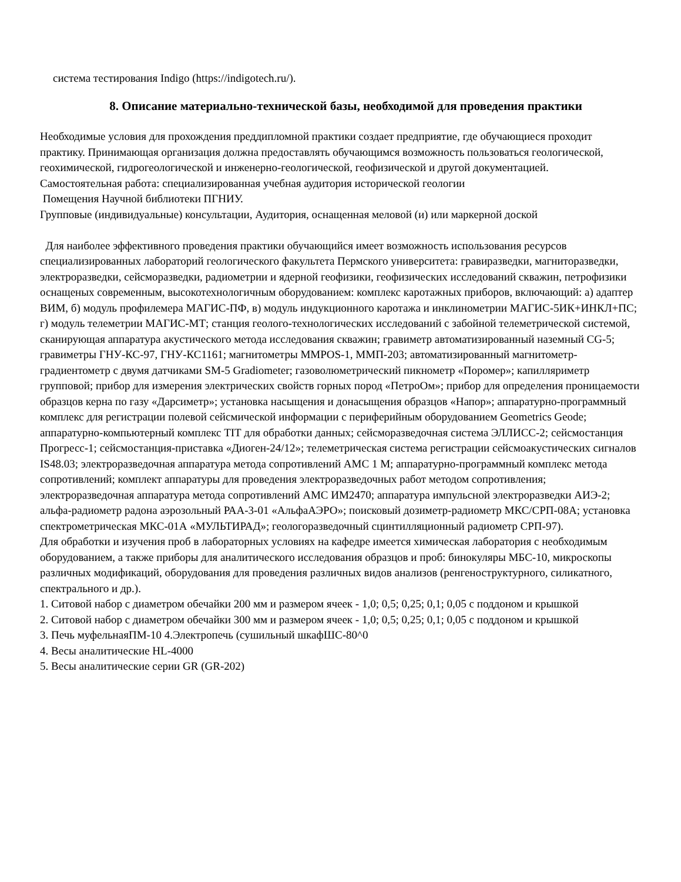система тестирования Indigo (https://indigotech.ru/).
8. Описание материально-технической базы, необходимой для проведения практики
Необходимые условия для прохождения преддипломной практики создает предприятие, где обучающиеся проходит практику. Принимающая организация должна предоставлять обучающимся возможность пользоваться геологической, геохимической, гидрогеологической и инженерно-геологической, геофизической и другой документацией.
Самостоятельная работа: специализированная учебная аудитория исторической геологии
Помещения Научной библиотеки ПГНИУ.
Групповые (индивидуальные) консультации, Аудитория, оснащенная меловой (и) или маркерной доской
Для наиболее эффективного проведения практики обучающийся имеет возможность использования ресурсов специализированных лабораторий геологического факультета Пермского университета: гравиразведки, магниторазведки, электроразведки, сейсморазведки, радиометрии и ядерной геофизики, геофизических исследований скважин, петрофизики оснащеных современным, высокотехнологичным оборудованием: комплекс каротажных приборов, включающий: а) адаптер ВИМ, б) модуль профилемера МАГИС-ПФ, в) модуль индукционного каротажа и инклинометрии МАГИС-5ИК+ИНКЛ+ПС; г) модуль телеметрии МАГИС-МТ; станция геолого-технологических исследований с забойной телеметрической системой, сканирующая аппаратура акустического метода исследования скважин; гравиметр автоматизированный наземный CG-5; гравиметры ГНУ-КС-97, ГНУ-КС1161; магнитометры MMPOS-1, ММП-203; автоматизированный магнитометр-градиентометр с двумя датчиками SM-5 Gradiometer; газоволюметрический пикнометр «Поромер»; капилляриметр групповой; прибор для измерения электрических свойств горных пород «ПетроОм»; прибор для определения проницаемости образцов керна по газу «Дарсиметр»; установка насыщения и донасыщения образцов «Напор»; аппаратурно-программный комплекс для регистрации полевой сейсмической информации с периферийным оборудованием Geometrics Geode; аппаратурно-компьютерный комплекс TIT для обработки данных; сейсморазведочная система ЭЛЛИСС-2; сейсмостанция Прогресс-1; сейсмостанция-приставка «Диоген-24/12»; телеметрическая система регистрации сейсмоакустических сигналов IS48.03; электроразведочная аппаратура метода сопротивлений АМС 1 М; аппаратурно-программный комплекс метода сопротивлений; комплект аппаратуры для проведения электроразведочных работ методом сопротивления; электроразведочная аппаратура метода сопротивлений АМС ИМ2470; аппаратура импульсной электроразведки АИЭ-2; альфа-радиометр радона аэрозольный РАА-3-01 «АльфаАЭРО»; поисковый дозиметр-радиометр МКС/СРП-08А; установка спектрометрическая МКС-01А «МУЛЬТИРАД»; геологоразведочный сцинтилляционный радиометр СРП-97).
Для обработки и изучения проб в лабораторных условиях на кафедре имеется химическая лаборатория с необходимым оборудованием, а также приборы для аналитического исследования образцов и проб: бинокуляры МБС-10, микроскопы различных модификаций, оборудования для проведения различных видов анализов (ренгеноструктурного, силикатного, спектрального и др.).
1. Ситовой набор с диаметром обечайки 200 мм и размером ячеек - 1,0; 0,5; 0,25; 0,1; 0,05 с поддоном и крышкой
2. Ситовой набор с диаметром обечайки 300 мм и размером ячеек - 1,0; 0,5; 0,25; 0,1; 0,05 с поддоном и крышкой
3. Печь муфельнаяПМ-10 4.Электропечь (сушильный шкафШС-80^0
4. Весы аналитические HL-4000
5. Весы аналитические серии GR (GR-202)